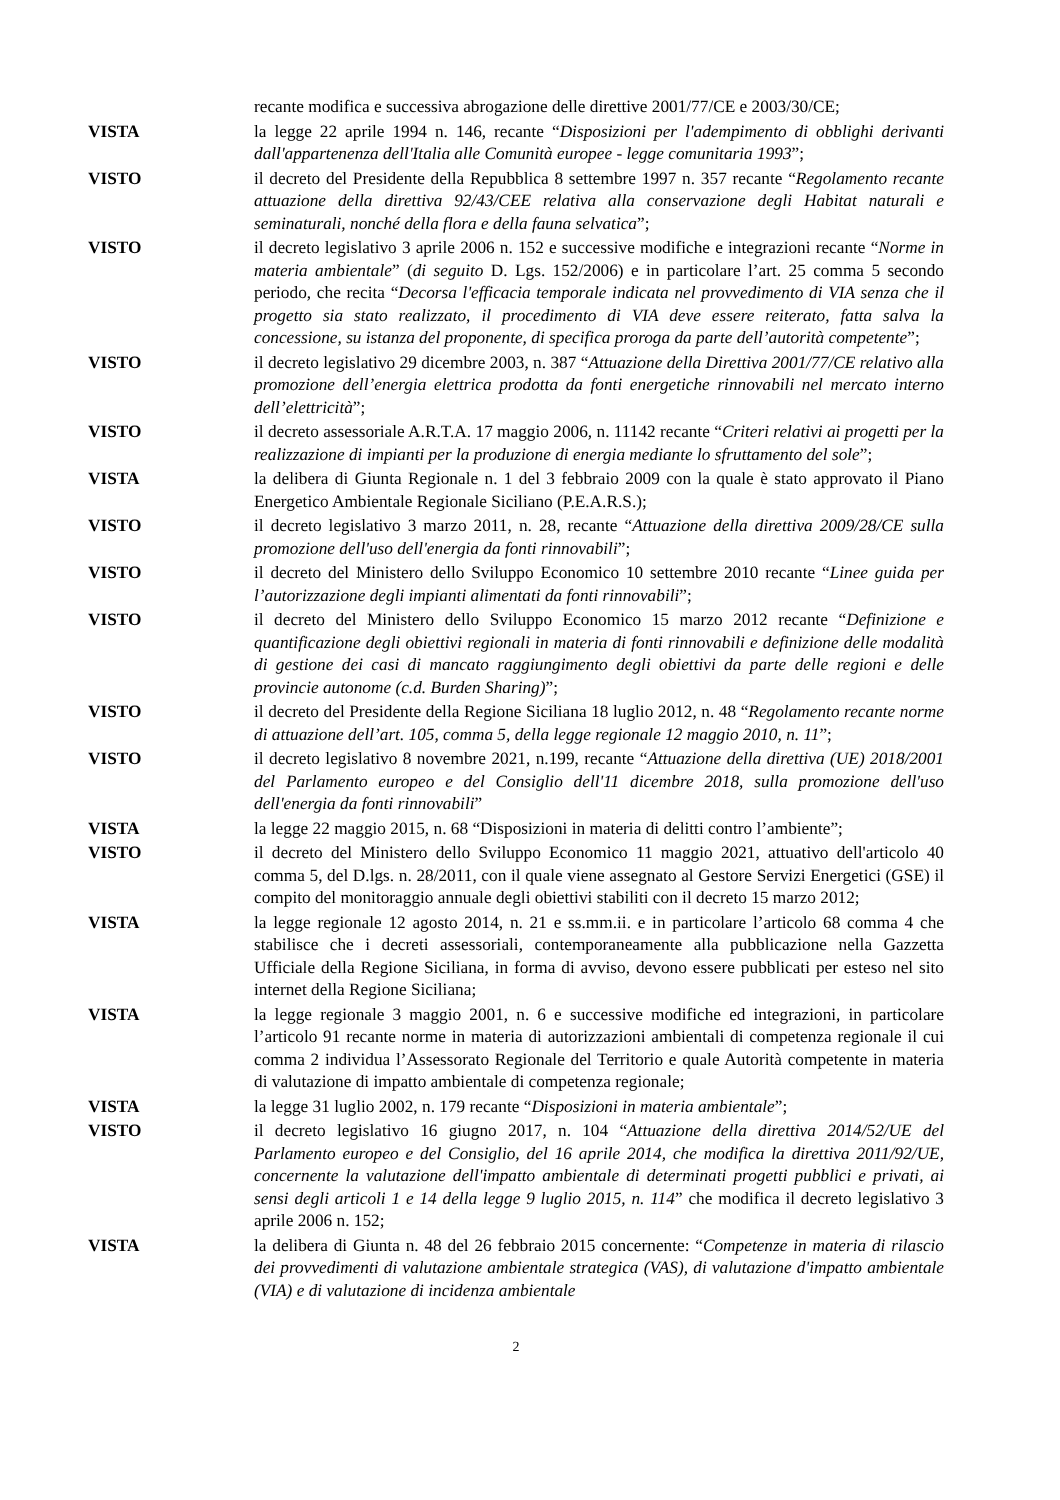recante modifica e successiva abrogazione delle direttive 2001/77/CE e 2003/30/CE;
VISTA la legge 22 aprile 1994 n. 146, recante “Disposizioni per l'adempimento di obblighi derivanti dall'appartenenza dell'Italia alle Comunità europee - legge comunitaria 1993”;
VISTO il decreto del Presidente della Repubblica 8 settembre 1997 n. 357 recante “Regolamento recante attuazione della direttiva 92/43/CEE relativa alla conservazione degli Habitat naturali e seminaturali, nonché della flora e della fauna selvatica”;
VISTO il decreto legislativo 3 aprile 2006 n. 152 e successive modifiche e integrazioni recante “Norme in materia ambientale” (di seguito D. Lgs. 152/2006) e in particolare l’art. 25 comma 5 secondo periodo, che recita “Decorsa l'efficacia temporale indicata nel provvedimento di VIA senza che il progetto sia stato realizzato, il procedimento di VIA deve essere reiterato, fatta salva la concessione, su istanza del proponente, di specifica proroga da parte dell’autorità competente”;
VISTO il decreto legislativo 29 dicembre 2003, n. 387 “Attuazione della Direttiva 2001/77/CE relativo alla promozione dell’energia elettrica prodotta da fonti energetiche rinnovabili nel mercato interno dell’elettricità”;
VISTO il decreto assessoriale A.R.T.A. 17 maggio 2006, n. 11142 recante “Criteri relativi ai progetti per la realizzazione di impianti per la produzione di energia mediante lo sfruttamento del sole”;
VISTA la delibera di Giunta Regionale n. 1 del 3 febbraio 2009 con la quale è stato approvato il Piano Energetico Ambientale Regionale Siciliano (P.E.A.R.S.);
VISTO il decreto legislativo 3 marzo 2011, n. 28, recante “Attuazione della direttiva 2009/28/CE sulla promozione dell'uso dell'energia da fonti rinnovabili”;
VISTO il decreto del Ministero dello Sviluppo Economico 10 settembre 2010 recante “Linee guida per l’autorizzazione degli impianti alimentati da fonti rinnovabili”;
VISTO il decreto del Ministero dello Sviluppo Economico 15 marzo 2012 recante “Definizione e quantificazione degli obiettivi regionali in materia di fonti rinnovabili e definizione delle modalità di gestione dei casi di mancato raggiungimento degli obiettivi da parte delle regioni e delle provincie autonome (c.d. Burden Sharing)”;
VISTO il decreto del Presidente della Regione Siciliana 18 luglio 2012, n. 48 “Regolamento recante norme di attuazione dell’art. 105, comma 5, della legge regionale 12 maggio 2010, n. 11”;
VISTO il decreto legislativo 8 novembre 2021, n.199, recante “Attuazione della direttiva (UE) 2018/2001 del Parlamento europeo e del Consiglio dell'11 dicembre 2018, sulla promozione dell'uso dell'energia da fonti rinnovabili”
VISTA la legge 22 maggio 2015, n. 68 “Disposizioni in materia di delitti contro l’ambiente”;
VISTO il decreto del Ministero dello Sviluppo Economico 11 maggio 2021, attuativo dell'articolo 40 comma 5, del D.lgs. n. 28/2011, con il quale viene assegnato al Gestore Servizi Energetici (GSE) il compito del monitoraggio annuale degli obiettivi stabiliti con il decreto 15 marzo 2012;
VISTA la legge regionale 12 agosto 2014, n. 21 e ss.mm.ii. e in particolare l’articolo 68 comma 4 che stabilisce che i decreti assessoriali, contemporaneamente alla pubblicazione nella Gazzetta Ufficiale della Regione Siciliana, in forma di avviso, devono essere pubblicati per esteso nel sito internet della Regione Siciliana;
VISTA la legge regionale 3 maggio 2001, n. 6 e successive modifiche ed integrazioni, in particolare l’articolo 91 recante norme in materia di autorizzazioni ambientali di competenza regionale il cui comma 2 individua l’Assessorato Regionale del Territorio e quale Autorità competente in materia di valutazione di impatto ambientale di competenza regionale;
VISTA la legge 31 luglio 2002, n. 179 recante “Disposizioni in materia ambientale”;
VISTO il decreto legislativo 16 giugno 2017, n. 104 “Attuazione della direttiva 2014/52/UE del Parlamento europeo e del Consiglio, del 16 aprile 2014, che modifica la direttiva 2011/92/UE, concernente la valutazione dell'impatto ambientale di determinati progetti pubblici e privati, ai sensi degli articoli 1 e 14 della legge 9 luglio 2015, n. 114” che modifica il decreto legislativo 3 aprile 2006 n. 152;
VISTA la delibera di Giunta n. 48 del 26 febbraio 2015 concernente: “Competenze in materia di rilascio dei provvedimenti di valutazione ambientale strategica (VAS), di valutazione d'impatto ambientale (VIA) e di valutazione di incidenza ambientale
2